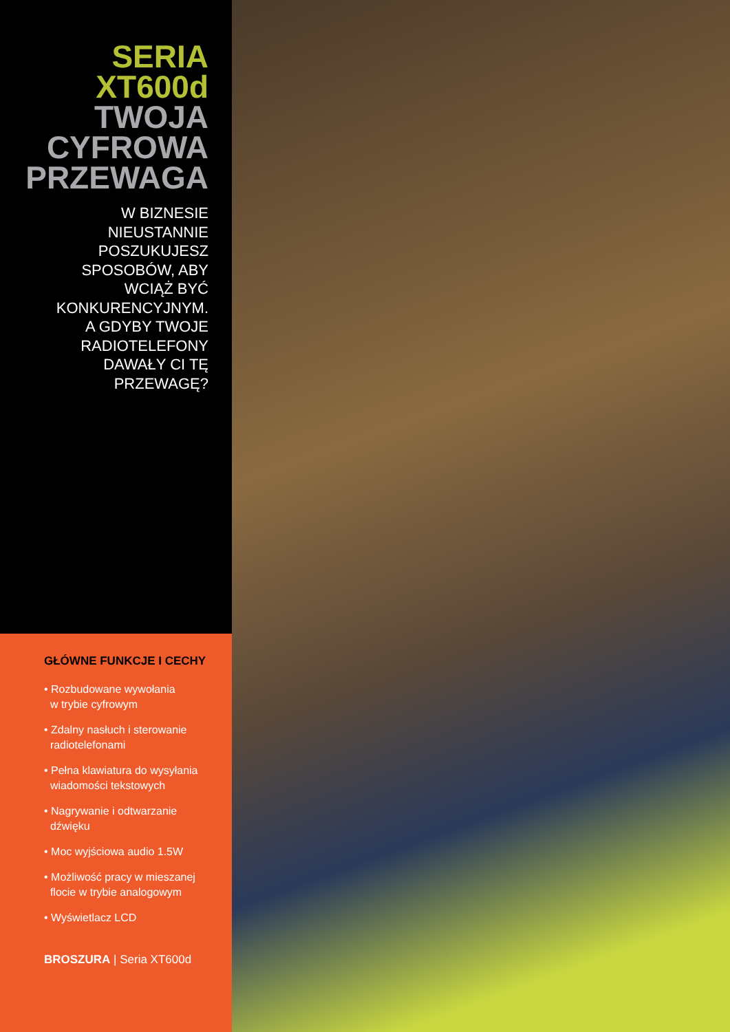SERIA
XT600d
TWOJA
CYFROWA
PRZEWAGA
W BIZNESIE
NIEUSTANNIE
POSZUKUJESZ
SPOSOBÓW, ABY
WCIĄŻ BYĆ
KONKURENCYJNYM.
A GDYBY TWOJE
RADIOTELEFONY
DAWAŁY CI TĘ
PRZEWAGĘ?
GŁÓWNE FUNKCJE I CECHY
• Rozbudowane wywołania
w trybie cyfrowym
• Zdalny nasłuch i sterowanie
radiotelefonami
• Pełna klawiatura do wysyłania
wiadomości tekstowych
• Nagrywanie i odtwarzanie
dźwięku
• Moc wyjściowa audio 1.5W
• Możliwość pracy w mieszanej
flocie w trybie analogowym
• Wyświetlacz LCD
BROSZURA | Seria XT600d